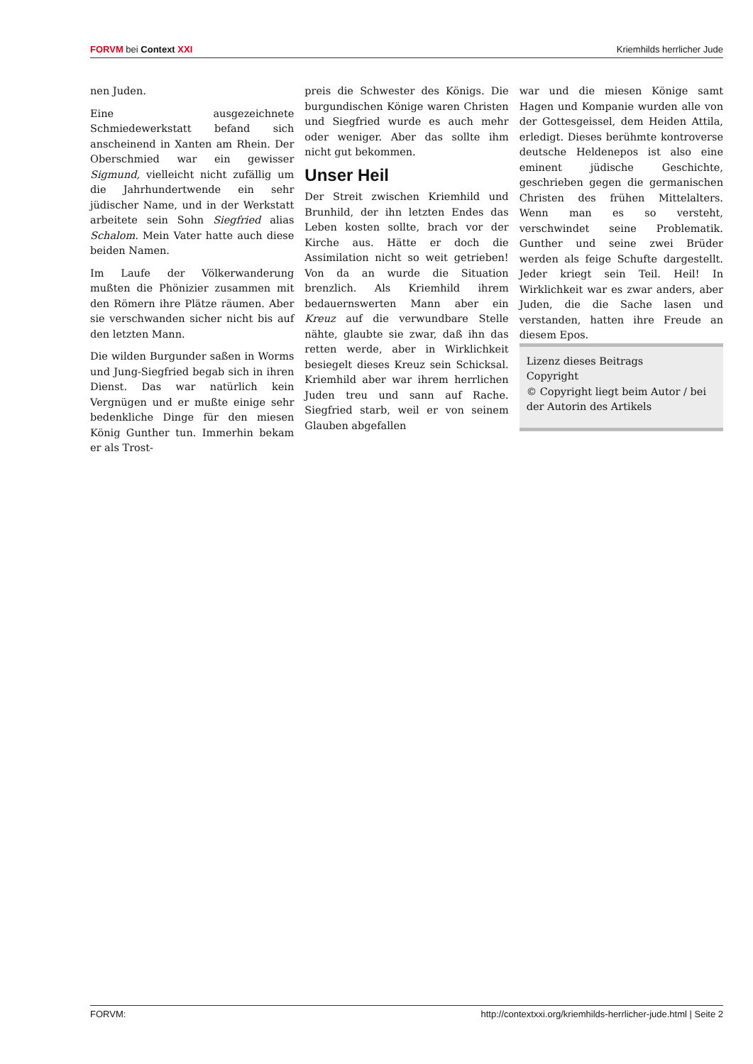FORVM bei Context XXI Kriemhilds herrlicher Jude
nen Juden.
Eine ausgezeichnete Schmiedewerkstatt befand sich anscheinend in Xanten am Rhein. Der Oberschmied war ein gewisser Sigmund, vielleicht nicht zufällig um die Jahrhundertwende ein sehr jüdischer Name, und in der Werkstatt arbeitete sein Sohn Siegfried alias Schalom. Mein Vater hatte auch diese beiden Namen.
Im Laufe der Völkerwanderung mußten die Phönizier zusammen mit den Römern ihre Plätze räumen. Aber sie verschwanden sicher nicht bis auf den letzten Mann.
Die wilden Burgunder saßen in Worms und Jung-Siegfried begab sich in ihren Dienst. Das war natürlich kein Vergnügen und er mußte einige sehr bedenkliche Dinge für den miesen König Gunther tun. Immerhin bekam er als Trost-
preis die Schwester des Königs. Die burgundischen Könige waren Christen und Siegfried wurde es auch mehr oder weniger. Aber das sollte ihm nicht gut bekommen.
Unser Heil
Der Streit zwischen Kriemhild und Brunhild, der ihn letzten Endes das Leben kosten sollte, brach vor der Kirche aus. Hätte er doch die Assimilation nicht so weit getrieben! Von da an wurde die Situation brenzlich. Als Kriemhild ihrem bedauernswerten Mann aber ein Kreuz auf die verwundbare Stelle nähte, glaubte sie zwar, daß ihn das retten werde, aber in Wirklichkeit besiegelt dieses Kreuz sein Schicksal. Kriemhild aber war ihrem herrlichen Juden treu und sann auf Rache. Siegfried starb, weil er von seinem Glauben abgefallen
war und die miesen Könige samt Hagen und Kompanie wurden alle von der Gottesgeissel, dem Heiden Attila, erledigt. Dieses berühmte kontroverse deutsche Heldenepos ist also eine eminent jüdische Geschichte, geschrieben gegen die germanischen Christen des frühen Mittelalters. Wenn man es so versteht, verschwindet seine Problematik. Gunther und seine zwei Brüder werden als feige Schufte dargestellt. Jeder kriegt sein Teil. Heil! In Wirklichkeit war es zwar anders, aber Juden, die die Sache lasen und verstanden, hatten ihre Freude an diesem Epos.
Lizenz dieses Beitrags
Copyright
© Copyright liegt beim Autor / bei der Autorin des Artikels
FORVM: http://contextxxi.org/kriemhilds-herrlicher-jude.html | Seite 2